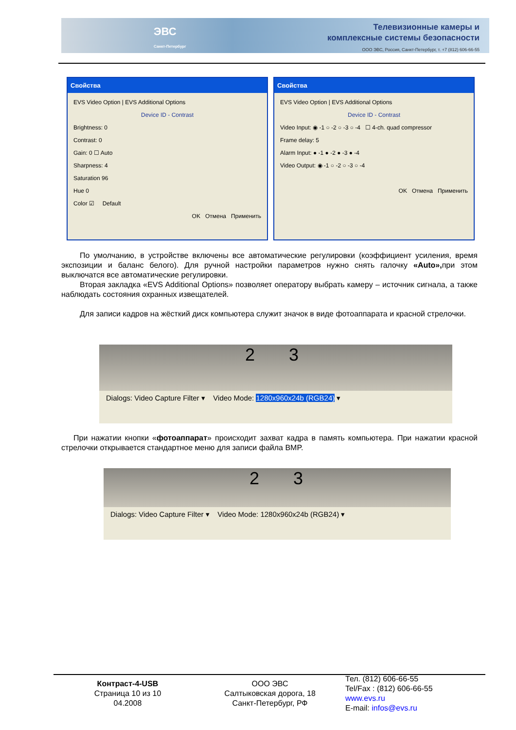ЭВС
Санкт-Петербург
Телевизионные камеры и
комплексные системы безопасности
ООО ЭВС, Россия, Санкт-Петербург, т. +7 (812) 606-66-55
Свойства
EVS Video Option | EVS Additional Options
Device ID - Contrast
Brightness: 0
Contrast: 0
Gain: 0 ☐ Auto
Sharpness: 4
Saturation 96
Hue 0
Color ☑ Default
OK Отмена Применить
Свойства
EVS Video Option | EVS Additional Options
Device ID - Contrast
Video Input: ◉ -1 ○ -2 ○ -3 ○ -4 ☐ 4-ch. quad compressor
Frame delay: 5
Alarm Input: ● -1 ● -2 ● -3 ● -4
Video Output: ◉ -1 ○ -2 ○ -3 ○ -4
OK Отмена Применить
По умолчанию, в устройстве включены все автоматические регулировки (коэффициент усиления, время экспозиции и баланс белого). Для ручной настройки параметров нужно снять галочку «Auto», при этом выключатся все автоматические регулировки.
Вторая закладка «EVS Additional Options» позволяет оператору выбрать камеру – источник сигнала, а также наблюдать состояния охранных извещателей.
Для записи кадров на жёсткий диск компьютера служит значок в виде фотоаппарата и красной стрелочки.
2 3
Dialogs: Video Capture Filter ▾ Video Mode: 1280x960x24b (RGB24) ▾
При нажатии кнопки «фотоаппарат» происходит захват кадра в память компьютера. При нажатии красной стрелочки открывается стандартное меню для записи файла BMP.
2 3
Dialogs: Video Capture Filter ▾ Video Mode: 1280x960x24b (RGB24) ▾
Контраст-4-USB
Страница 10 из 10
04.2008
ООО ЭВС
Салтыковская дорога, 18
Санкт-Петербург, РФ
Тел. (812) 606-66-55
Tel/Fax : (812) 606-66-55
www.evs.ru
E-mail: infos@evs.ru